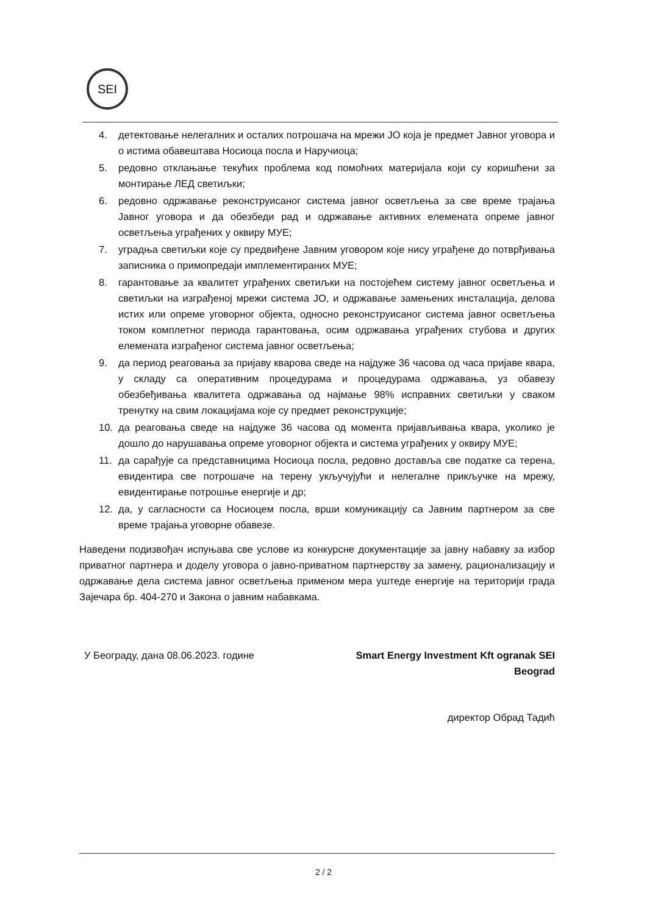SEI
4. детектовање нелегалних и осталих потрошача на мрежи ЈО која је предмет Јавног уговора и о истима обавештава Носиоца посла и Наручиоца;
5. редовно отклањање текућих проблема код помоћних материјала који су коришћени за монтирање ЛЕД светиљки;
6. редовно одржавање реконструисаног система јавног осветљења за све време трајања Јавног уговора и да обезбеди рад и одржавање активних елемената опреме јавног осветљења уграђених у оквиру МУЕ;
7. уградња светиљки које су предвиђене Јавним уговором које нису уграђене до потврђивања записника о примопредаји имплементираних МУЕ;
8. гарантовање за квалитет уграђених светиљки на постојећем систему јавног осветљења и светиљки на изграђеној мрежи система ЈО, и одржавање замењених инсталација, делова истих или опреме уговорног објекта, односно реконструисаног система јавног осветљења током комплетног периода гарантовања, осим одржавања уграђених стубова и других елемената изграђеног система јавног осветљења;
9. да период реаговања за пријаву кварова сведе на најдуже 36 часова од часа пријаве квара, у складу са оперативним процедурама и процедурама одржавања, уз обавезу обезбеђивања квалитета одржавања од најмање 98% исправних светиљки у сваком тренутку на свим локацијама које су предмет реконструкције;
10. да реаговања сведе на најдуже 36 часова од момента пријављивања квара, уколико је дошло до нарушавања опреме уговорног објекта и система уграђених у оквиру МУЕ;
11. да сарађује са представницима Носиоца посла, редовно доставља све податке са терена, евидентира све потрошаче на терену укључујући и нелегалне прикључке на мрежу, евидентирање потрошње енергије и др;
12. да, у сагласности са Носиоцем посла, врши комуникацију са Јавним партнером за све време трајања уговорне обавезе.
Наведени подизвођач испуњава све услове из конкурсне документације за јавну набавку за избор приватног партнера и доделу уговора о јавно-приватном партнерству за замену, рационализацију и одржавање дела система јавног осветљења применом мера уштеде енергије на територији града Зајечара бр. 404-270 и Закона о јавним набавкама.
У Београду, дана 08.06.2023. године
Smart Energy Investment Kft ogranak SEI
Beograd
директор Обрад Тадић
2 / 2